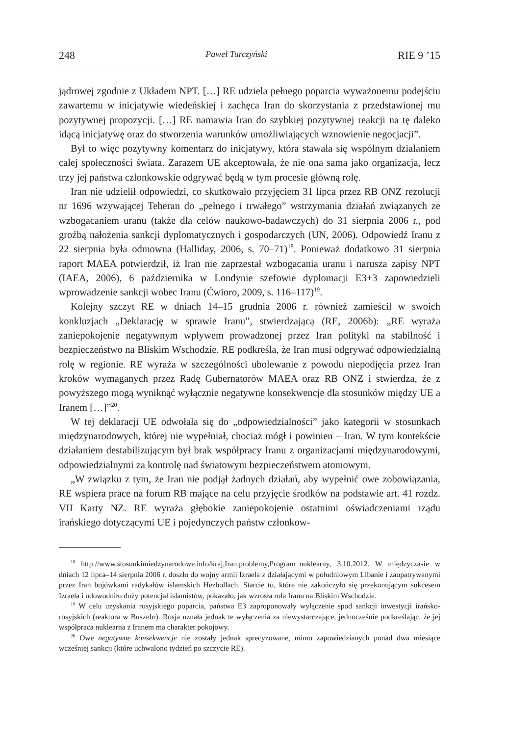248 Paweł Turczyński RIE 9 ’15
jądrowej zgodnie z Układem NPT. […] RE udziela pełnego poparcia wyważonemu podejściu zawartemu w inicjatywie wiedeńskiej i zachęca Iran do skorzystania z przedstawionej mu pozytywnej propozycji. […] RE namawia Iran do szybkiej pozytywnej reakcji na tę daleko idącą inicjatywę oraz do stworzenia warunków umożliwiających wznowienie negocjacji”.
Był to więc pozytywny komentarz do inicjatywy, która stawała się wspólnym działaniem całej społeczności świata. Zarazem UE akceptowała, że nie ona sama jako organizacja, lecz trzy jej państwa członkowskie odgrywać będą w tym procesie główną rolę.
Iran nie udzielił odpowiedzi, co skutkowało przyjęciem 31 lipca przez RB ONZ rezolucji nr 1696 wzywającej Teheran do „pełnego i trwałego” wstrzymania działań związanych ze wzbogacaniem uranu (także dla celów naukowo-badawczych) do 31 sierpnia 2006 r., pod groźbą nałożenia sankcji dyplomatycznych i gospodarczych (UN, 2006). Odpowiedź Iranu z 22 sierpnia była odmowna (Halliday, 2006, s. 70–71)<sup>18</sup>. Ponieważ dodatkowo 31 sierpnia raport MAEA potwierdził, iż Iran nie zaprzestał wzbogacania uranu i narusza zapisy NPT (IAEA, 2006), 6 października w Londynie szefowie dyplomacji E3+3 zapowiedzieli wprowadzenie sankcji wobec Iranu (Ćwioro, 2009, s. 116–117)<sup>19</sup>.
Kolejny szczyt RE w dniach 14–15 grudnia 2006 r. również zamieścił w swoich konkluzjach „Deklarację w sprawie Iranu”, stwierdzającą (RE, 2006b): „RE wyraża zaniepokojenie negatywnym wpływem prowadzonej przez Iran polityki na stabilność i bezpieczeństwo na Bliskim Wschodzie. RE podkreśla, że Iran musi odgrywać odpowiedzialną rolę w regionie. RE wyraża w szczególności ubolewanie z powodu niepodjęcia przez Iran kroków wymaganych przez Radę Gubernatorów MAEA oraz RB ONZ i stwierdza, że z powyższego mogą wyniknąć wyłącznie negatywne konsekwencje dla stosunków między UE a Iranem […]”<sup>20</sup>.
W tej deklaracji UE odwołała się do „odpowiedzialności” jako kategorii w stosunkach międzynarodowych, której nie wypełniał, chociaż mógł i powinien – Iran. W tym kontekście działaniem destabilizującym był brak współpracy Iranu z organizacjami międzynarodowymi, odpowiedzialnymi za kontrolę nad światowym bezpieczeństwem atomowym.
„W związku z tym, że Iran nie podjął żadnych działań, aby wypełnić owe zobowiązania, RE wspiera prace na forum RB mające na celu przyjęcie środków na podstawie art. 41 rozdz. VII Karty NZ. RE wyraża głębokie zaniepokojenie ostatnimi oświadczeniami rządu irańskiego dotyczącymi UE i pojedynczych państw członkow-
<sup>18</sup> http://www.stosunkimiedzynarodowe.info/kraj,Iran,problemy,Program_nuklearny, 3.10.2012. W międzyczasie w dniach 12 lipca–14 sierpnia 2006 r. doszło do wojny armii Izraela z działającymi w południowym Libanie i zaopatrywanymi przez Iran bojówkami radykałów islamskich Hezbollach. Starcie to, które nie zakończyło się przekonującym sukcesem Izraela i udowodniło duży potencjał islamistów, pokazało, jak wzrosła rola Iranu na Bliskim Wschodzie.
<sup>19</sup> W celu uzyskania rosyjskiego poparcia, państwa E3 zaproponowały wyłączenie spod sankcji inwestycji irańsko-rosyjskich (reaktora w Buszehr). Rosja uznała jednak te wyłączenia za niewystarczające, jednocześnie podkreślając, że jej współpraca nuklearna z Iranem ma charakter pokojowy.
<sup>20</sup> Owe negatywne konsekwencje nie zostały jednak sprecyzowane, mimo zapowiedzianych ponad dwa miesiące wcześniej sankcji (które uchwalono tydzień po szczycie RE).